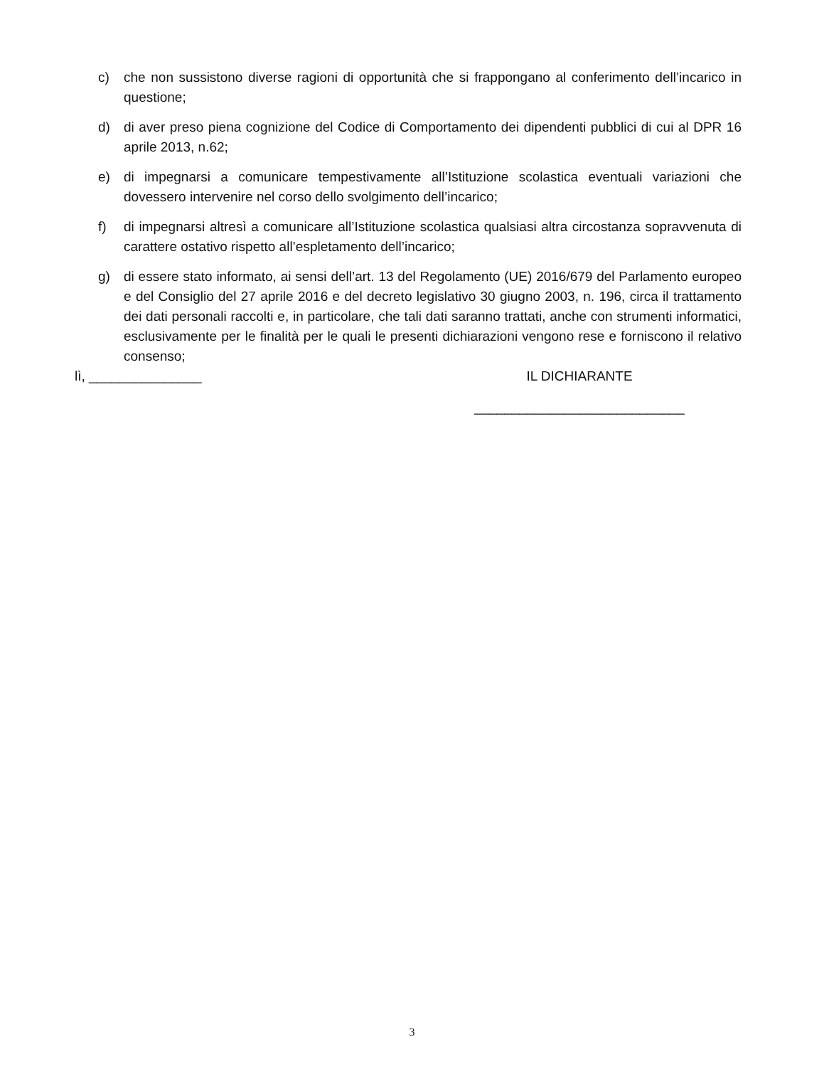c) che non sussistono diverse ragioni di opportunità che si frappongano al conferimento dell’incarico in questione;
d) di aver preso piena cognizione del Codice di Comportamento dei dipendenti pubblici di cui al DPR 16 aprile 2013, n.62;
e) di impegnarsi a comunicare tempestivamente all’Istituzione scolastica eventuali variazioni che dovessero intervenire nel corso dello svolgimento dell’incarico;
f) di impegnarsi altresì a comunicare all’Istituzione scolastica qualsiasi altra circostanza sopravvenuta di carattere ostativo rispetto all’espletamento dell’incarico;
g) di essere stato informato, ai sensi dell’art. 13 del Regolamento (UE) 2016/679 del Parlamento europeo e del Consiglio del 27 aprile 2016 e del decreto legislativo 30 giugno 2003, n. 196, circa il trattamento dei dati personali raccolti e, in particolare, che tali dati saranno trattati, anche con strumenti informatici, esclusivamente per le finalità per le quali le presenti dichiarazioni vengono rese e forniscono il relativo consenso;
lì, _______________ IL DICHIARANTE
____________________________
3